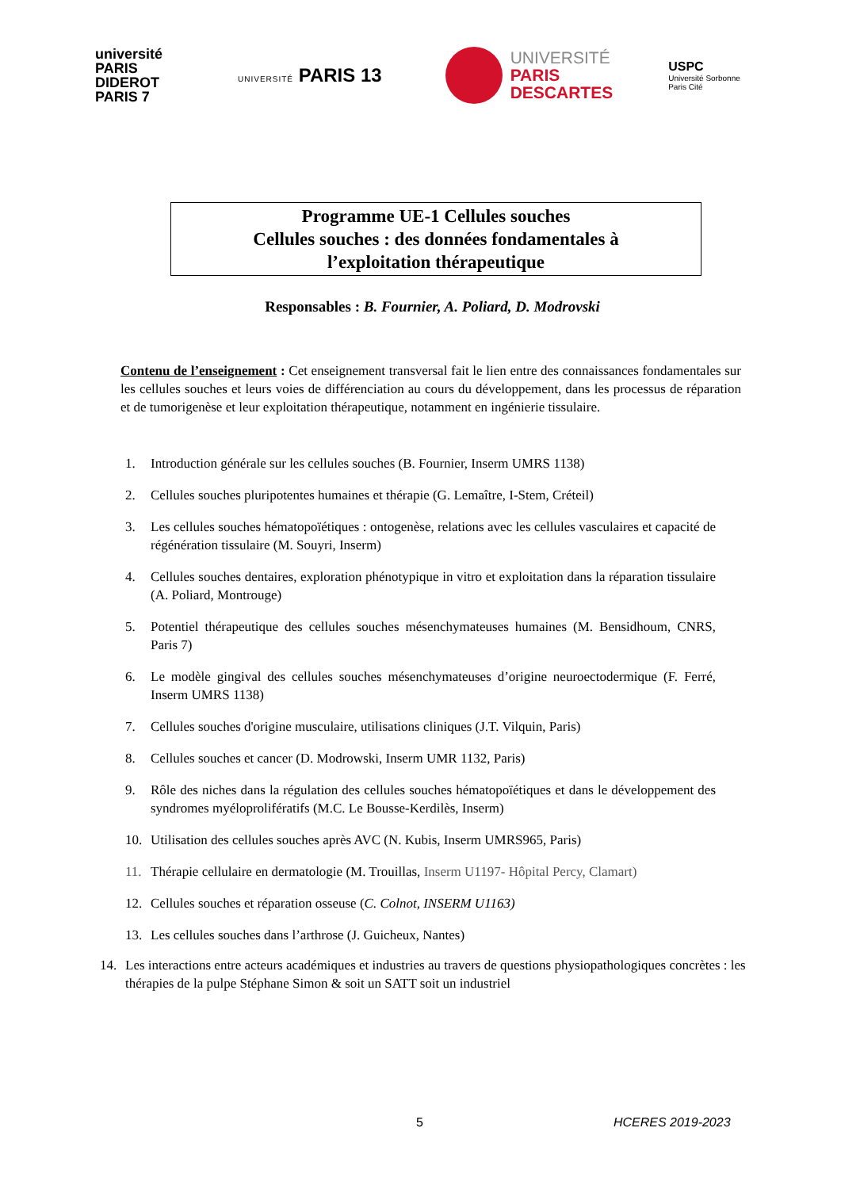université PARIS DIDEROT PARIS 7
UNIVERSITÉ PARIS 13
UNIVERSITÉ
PARIS
DESCARTES
USPC
Université Sorbonne
Paris Cité
Programme UE-1 Cellules souches
Cellules souches : des données fondamentales à
l’exploitation thérapeutique
Responsables : B. Fournier, A. Poliard, D. Modrovski
Contenu de l’enseignement : Cet enseignement transversal fait le lien entre des connaissances fondamentales sur les cellules souches et leurs voies de différenciation au cours du développement, dans les processus de réparation et de tumorigenèse et leur exploitation thérapeutique, notamment en ingénierie tissulaire.
1. Introduction générale sur les cellules souches (B. Fournier, Inserm UMRS 1138)
2. Cellules souches pluripotentes humaines et thérapie (G. Lemaître, I-Stem, Créteil)
3. Les cellules souches hématopoïétiques : ontogenèse, relations avec les cellules vasculaires et capacité de régénération tissulaire (M. Souyri, Inserm)
4. Cellules souches dentaires, exploration phénotypique in vitro et exploitation dans la réparation tissulaire (A. Poliard, Montrouge)
5. Potentiel thérapeutique des cellules souches mésenchymateuses humaines (M. Bensidhoum, CNRS, Paris 7)
6. Le modèle gingival des cellules souches mésenchymateuses d’origine neuroectodermique (F. Ferré, Inserm UMRS 1138)
7. Cellules souches d'origine musculaire, utilisations cliniques (J.T. Vilquin, Paris)
8. Cellules souches et cancer (D. Modrowski, Inserm UMR 1132, Paris)
9. Rôle des niches dans la régulation des cellules souches hématopoïétiques et dans le développement des syndromes myéloprolifératifs (M.C. Le Bousse-Kerdilès, Inserm)
10. Utilisation des cellules souches après AVC (N. Kubis, Inserm UMRS965, Paris)
11. Thérapie cellulaire en dermatologie (M. Trouillas, Inserm U1197- Hôpital Percy, Clamart)
12. Cellules souches et réparation osseuse (C. Colnot, INSERM U1163)
13. Les cellules souches dans l’arthrose (J. Guicheux, Nantes)
14. Les interactions entre acteurs académiques et industries au travers de questions physiopathologiques concrètes : les thérapies de la pulpe Stéphane Simon & soit un SATT soit un industriel
5 HCERES 2019-2023